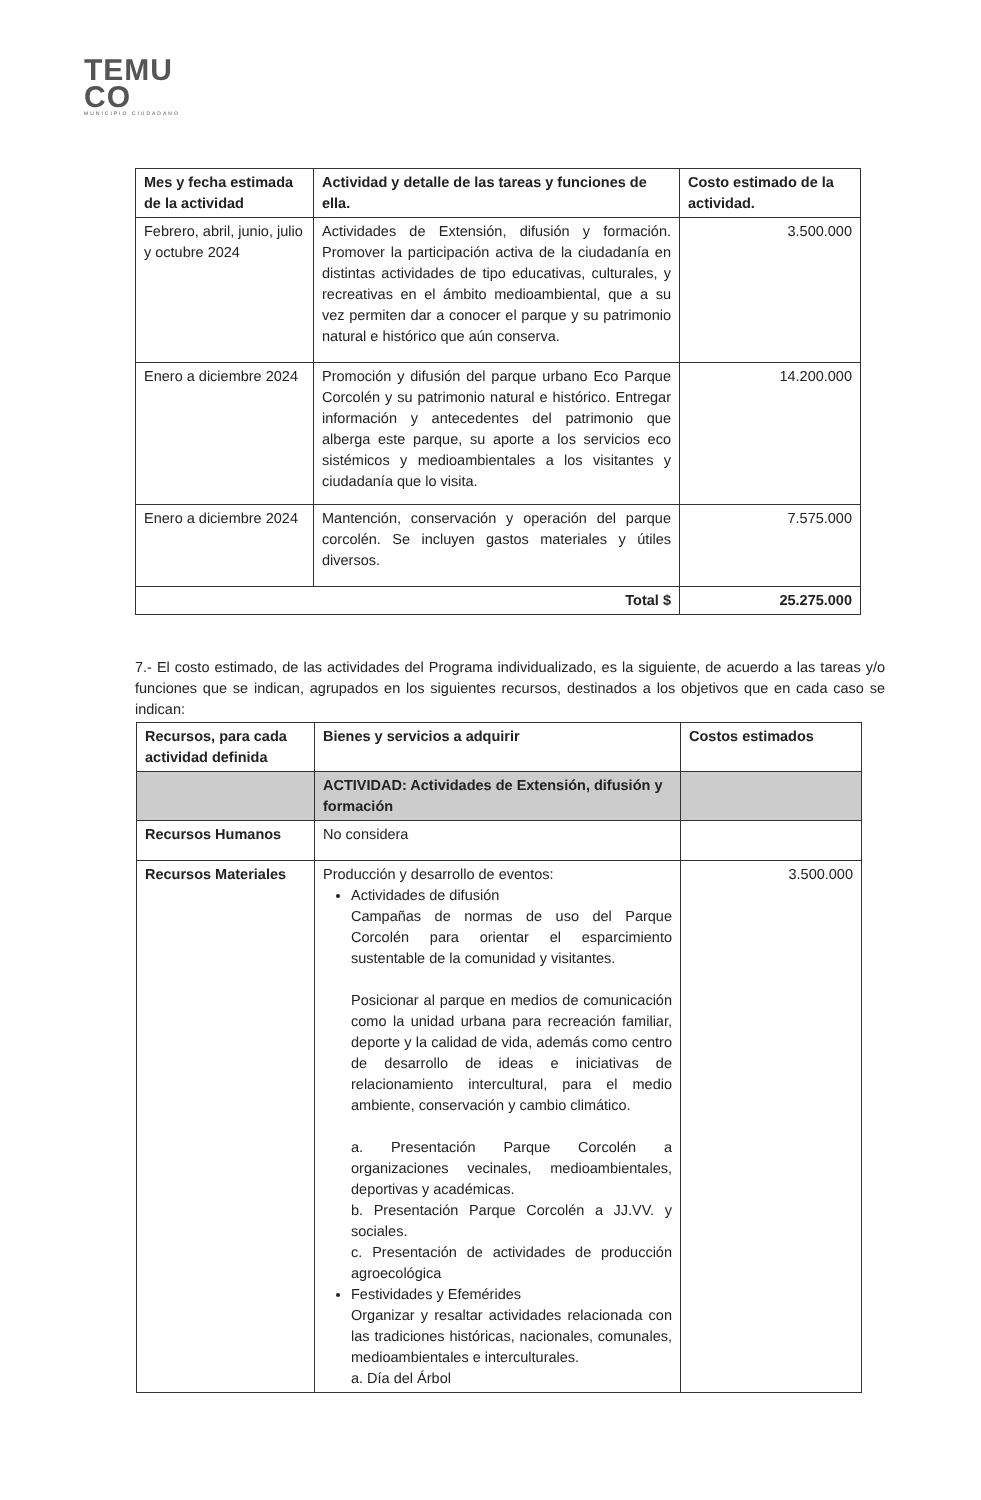TEMU
CO
MUNICIPIO CIUDADANO
| Mes y fecha estimada de la actividad | Actividad y detalle de las tareas y funciones de ella. | Costo estimado de la actividad. |
| --- | --- | --- |
| Febrero, abril, junio, julio y octubre 2024 | Actividades de Extensión, difusión y formación. Promover la participación activa de la ciudadanía en distintas actividades de tipo educativas, culturales, y recreativas en el ámbito medioambiental, que a su vez permiten dar a conocer el parque y su patrimonio natural e histórico que aún conserva. | 3.500.000 |
| Enero a diciembre 2024 | Promoción y difusión del parque urbano Eco Parque Corcolén y su patrimonio natural e histórico. Entregar información y antecedentes del patrimonio que alberga este parque, su aporte a los servicios eco sistémicos y medioambientales a los visitantes y ciudadanía que lo visita. | 14.200.000 |
| Enero a diciembre 2024 | Mantención, conservación y operación del parque corcolén. Se incluyen gastos materiales y útiles diversos. | 7.575.000 |
| Total $ | | 25.275.000 |
7.- El costo estimado, de las actividades del Programa individualizado, es la siguiente, de acuerdo a las tareas y/o funciones que se indican, agrupados en los siguientes recursos, destinados a los objetivos que en cada caso se indican:
| Recursos, para cada actividad definida | Bienes y servicios a adquirir | Costos estimados |
| --- | --- | --- |
| | ACTIVIDAD: Actividades de Extensión, difusión y formación | |
| Recursos Humanos | No considera | |
| Recursos Materiales | Producción y desarrollo de eventos: Actividades de difusión Campañas de normas de uso del Parque Corcolén para orientar el esparcimiento sustentable de la comunidad y visitantes. Posicionar al parque en medios de comunicación como la unidad urbana para recreación familiar, deporte y la calidad de vida, además como centro de desarrollo de ideas e iniciativas de relacionamiento intercultural, para el medio ambiente, conservación y cambio climático. a. Presentación Parque Corcolén a organizaciones vecinales, medioambientales, deportivas y académicas. b. Presentación Parque Corcolén a JJ.VV. y sociales. c. Presentación de actividades de producción agroecológica Festividades y Efemérides Organizar y resaltar actividades relacionada con las tradiciones históricas, nacionales, comunales, medioambientales e interculturales. a. Día del Árbol | 3.500.000 |